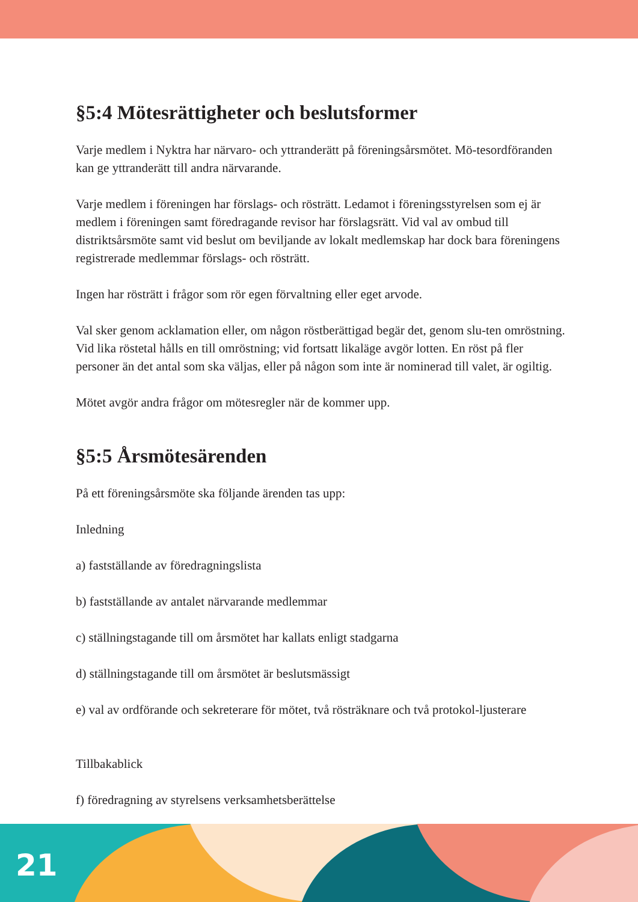§5:4 Mötesrättigheter och beslutsformer
Varje medlem i Nyktra har närvaro- och yttranderätt på föreningsårsmötet. Mö-tesordföranden kan ge yttranderätt till andra närvarande.
Varje medlem i föreningen har förslags- och rösträtt. Ledamot i föreningsstyrelsen som ej är medlem i föreningen samt föredragande revisor har förslagsrätt. Vid val av ombud till distriktsårsmöte samt vid beslut om beviljande av lokalt medlemskap har dock bara föreningens registrerade medlemmar förslags- och rösträtt.
Ingen har rösträtt i frågor som rör egen förvaltning eller eget arvode.
Val sker genom acklamation eller, om någon röstberättigad begär det, genom slu-ten omröstning. Vid lika röstetal hålls en till omröstning; vid fortsatt likaläge avgör lotten. En röst på fler personer än det antal som ska väljas, eller på någon som inte är nominerad till valet, är ogiltig.
Mötet avgör andra frågor om mötesregler när de kommer upp.
§5:5 Årsmötesärenden
På ett föreningsårsmöte ska följande ärenden tas upp:
Inledning
a) fastställande av föredragningslista
b) fastställande av antalet närvarande medlemmar
c) ställningstagande till om årsmötet har kallats enligt stadgarna
d) ställningstagande till om årsmötet är beslutsmässigt
e) val av ordförande och sekreterare för mötet, två rösträknare och två protokol-ljusterare
Tillbakablick
f) föredragning av styrelsens verksamhetsberättelse
21